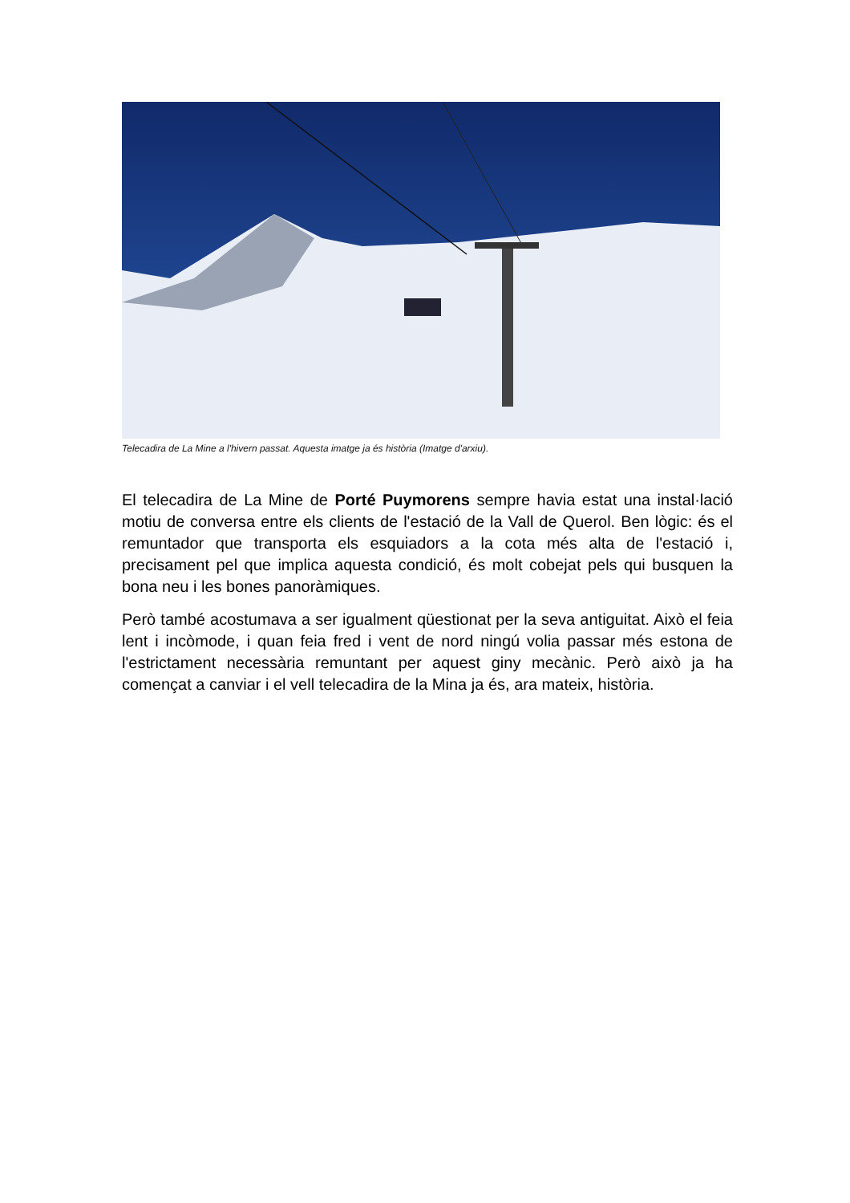Telecadira de La Mine a l'hivern passat. Aquesta imatge ja és història (Imatge d'arxiu).
El telecadira de La Mine de Porté Puymorens sempre havia estat una instal·lació motiu de conversa entre els clients de l'estació de la Vall de Querol. Ben lògic: és el remuntador que transporta els esquiadors a la cota més alta de l'estació i, precisament pel que implica aquesta condició, és molt cobejat pels qui busquen la bona neu i les bones panoràmiques.
Però també acostumava a ser igualment qüestionat per la seva antiguitat. Això el feia lent i incòmode, i quan feia fred i vent de nord ningú volia passar més estona de l'estrictament necessària remuntant per aquest giny mecànic. Però això ja ha començat a canviar i el vell telecadira de la Mina ja és, ara mateix, història.